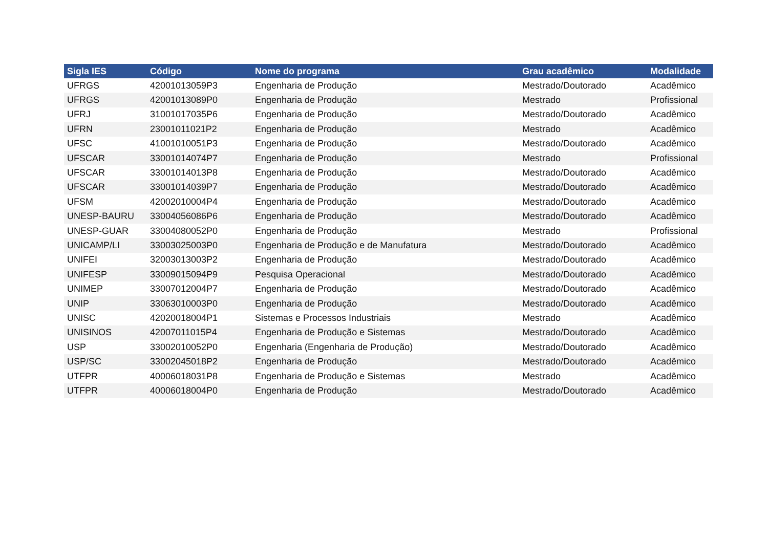| Sigla IES | Código | Nome do programa | Grau acadêmico | Modalidade |
| --- | --- | --- | --- | --- |
| UFRGS | 42001013059P3 | Engenharia de Produção | Mestrado/Doutorado | Acadêmico |
| UFRGS | 42001013089P0 | Engenharia de Produção | Mestrado | Profissional |
| UFRJ | 31001017035P6 | Engenharia de Produção | Mestrado/Doutorado | Acadêmico |
| UFRN | 23001011021P2 | Engenharia de Produção | Mestrado | Acadêmico |
| UFSC | 41001010051P3 | Engenharia de Produção | Mestrado/Doutorado | Acadêmico |
| UFSCAR | 33001014074P7 | Engenharia de Produção | Mestrado | Profissional |
| UFSCAR | 33001014013P8 | Engenharia de Produção | Mestrado/Doutorado | Acadêmico |
| UFSCAR | 33001014039P7 | Engenharia de Produção | Mestrado/Doutorado | Acadêmico |
| UFSM | 42002010004P4 | Engenharia de Produção | Mestrado/Doutorado | Acadêmico |
| UNESP-BAURU | 33004056086P6 | Engenharia de Produção | Mestrado/Doutorado | Acadêmico |
| UNESP-GUAR | 33004080052P0 | Engenharia de Produção | Mestrado | Profissional |
| UNICAMP/LI | 33003025003P0 | Engenharia de Produção e de Manufatura | Mestrado/Doutorado | Acadêmico |
| UNIFEI | 32003013003P2 | Engenharia de Produção | Mestrado/Doutorado | Acadêmico |
| UNIFESP | 33009015094P9 | Pesquisa Operacional | Mestrado/Doutorado | Acadêmico |
| UNIMEP | 33007012004P7 | Engenharia de Produção | Mestrado/Doutorado | Acadêmico |
| UNIP | 33063010003P0 | Engenharia de Produção | Mestrado/Doutorado | Acadêmico |
| UNISC | 42020018004P1 | Sistemas e Processos Industriais | Mestrado | Acadêmico |
| UNISINOS | 42007011015P4 | Engenharia de Produção e Sistemas | Mestrado/Doutorado | Acadêmico |
| USP | 33002010052P0 | Engenharia (Engenharia de Produção) | Mestrado/Doutorado | Acadêmico |
| USP/SC | 33002045018P2 | Engenharia de Produção | Mestrado/Doutorado | Acadêmico |
| UTFPR | 40006018031P8 | Engenharia de Produção e Sistemas | Mestrado | Acadêmico |
| UTFPR | 40006018004P0 | Engenharia de Produção | Mestrado/Doutorado | Acadêmico |